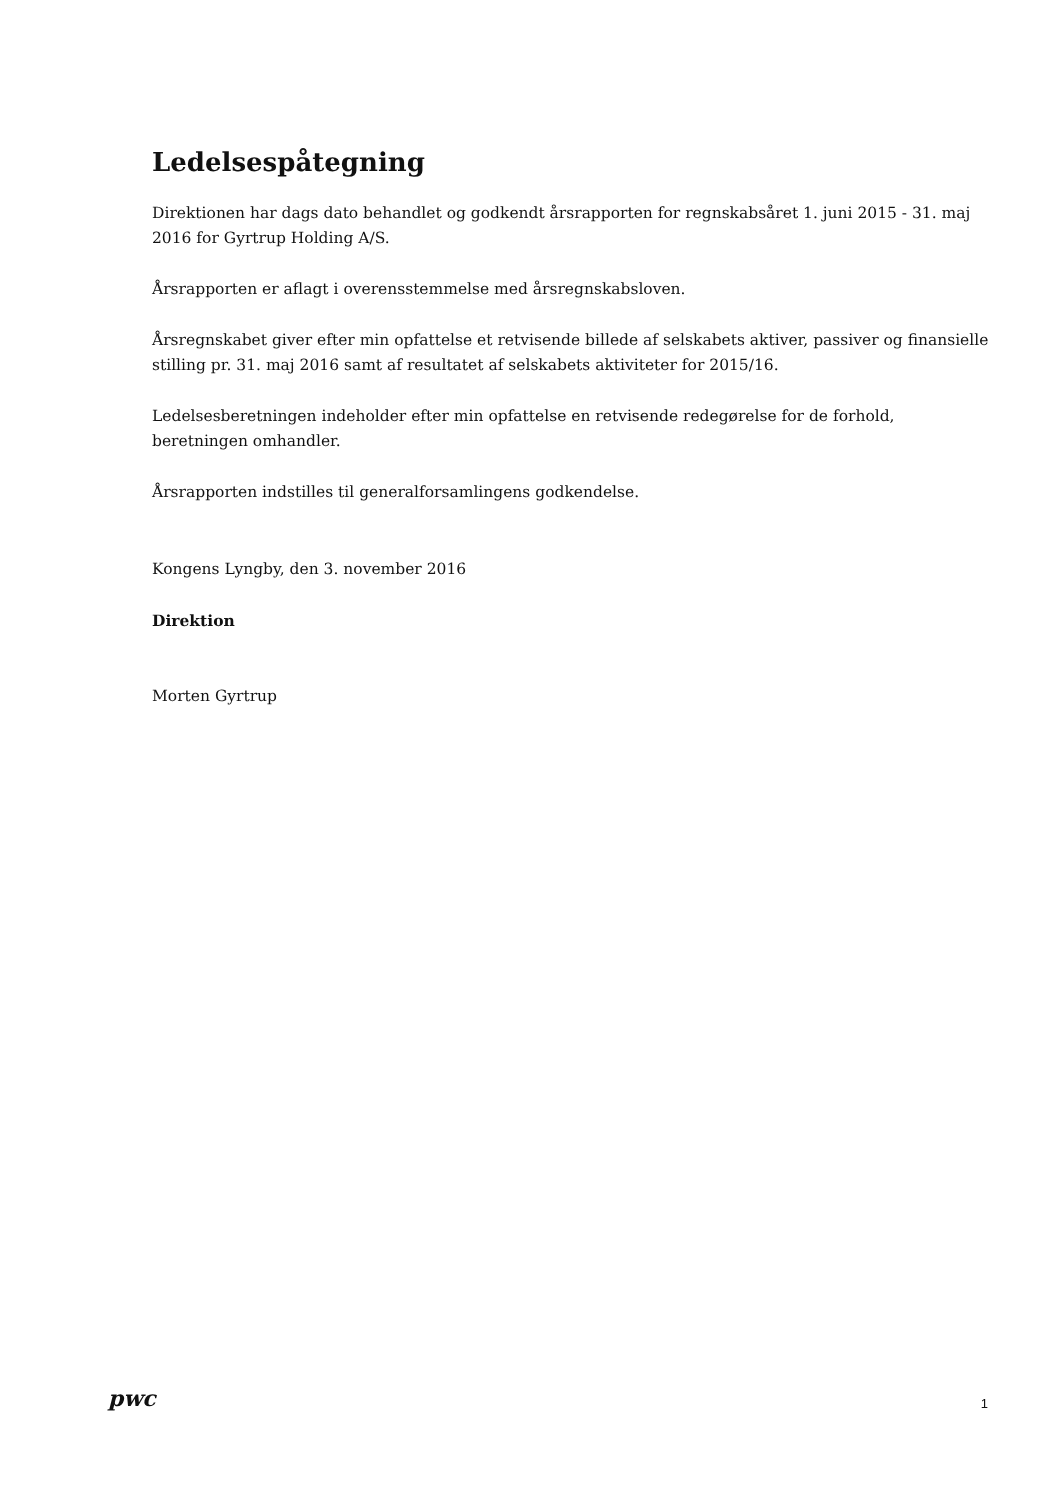Ledelsespåtegning
Direktionen har dags dato behandlet og godkendt årsrapporten for regnskabsåret 1. juni 2015 - 31. maj 2016 for Gyrtrup Holding A/S.
Årsrapporten er aflagt i overensstemmelse med årsregnskabsloven.
Årsregnskabet giver efter min opfattelse et retvisende billede af selskabets aktiver, passiver og finansielle stilling pr. 31. maj 2016 samt af resultatet af selskabets aktiviteter for 2015/16.
Ledelsesberetningen indeholder efter min opfattelse en retvisende redegørelse for de forhold, beretningen omhandler.
Årsrapporten indstilles til generalforsamlingens godkendelse.
Kongens Lyngby, den 3. november 2016
Direktion
Morten Gyrtrup
pwc
1